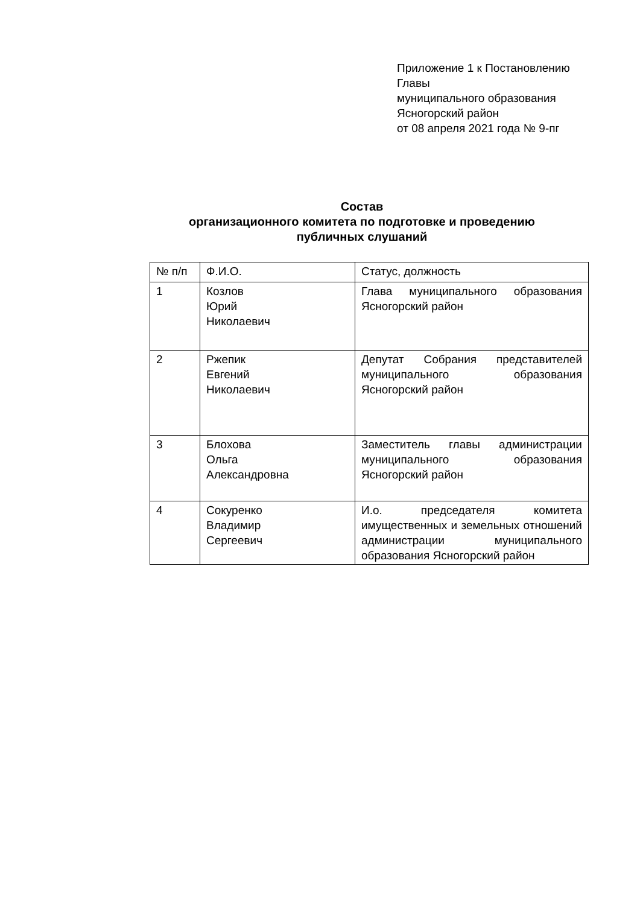Приложение 1 к Постановлению
Главы
муниципального образования
Ясногорский район
от 08 апреля 2021 года № 9-пг
Состав
организационного комитета по подготовке и проведению
публичных слушаний
| № п/п | Ф.И.О. | Статус, должность |
| 1 | Козлов Юрий Николаевич | Глава муниципального образования Ясногорский район |
| 2 | Ржепик Евгений Николаевич | Депутат Собрания представителей муниципального образования Ясногорский район |
| 3 | Блохова Ольга Александровна | Заместитель главы администрации муниципального образования Ясногорский район |
| 4 | Сокуренко Владимир Сергеевич | И.о. председателя комитета имущественных и земельных отношений администрации муниципального образования Ясногорский район |